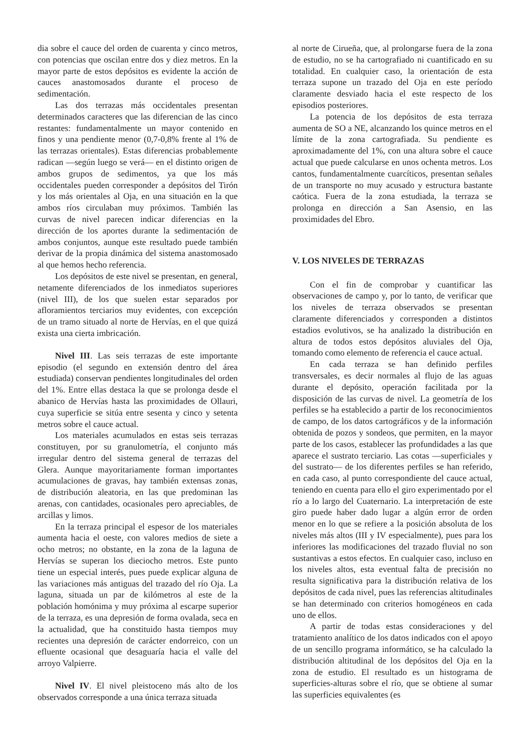dia sobre el cauce del orden de cuarenta y cinco metros, con potencias que oscilan entre dos y diez metros. En la mayor parte de estos depósitos es evidente la acción de cauces anastomosados durante el proceso de sedimentación.
Las dos terrazas más occidentales presentan determinados caracteres que las diferencian de las cinco restantes: fundamentalmente un mayor contenido en finos y una pendiente menor (0,7-0,8% frente al 1% de las terrazas orientales). Estas diferencias probablemente radican —según luego se verá— en el distinto origen de ambos grupos de sedimentos, ya que los más occidentales pueden corresponder a depósitos del Tirón y los más orientales al Oja, en una situación en la que ambos ríos circulaban muy próximos. También las curvas de nivel parecen indicar diferencias en la dirección de los aportes durante la sedimentación de ambos conjuntos, aunque este resultado puede también derivar de la propia dinámica del sistema anastomosado al que hemos hecho referencia.
Los depósitos de este nivel se presentan, en general, netamente diferenciados de los inmediatos superiores (nivel III), de los que suelen estar separados por afloramientos terciarios muy evidentes, con excepción de un tramo situado al norte de Hervías, en el que quizá exista una cierta imbricación.
Nivel III. Las seis terrazas de este importante episodio (el segundo en extensión dentro del área estudiada) conservan pendientes longitudinales del orden del 1%. Entre ellas destaca la que se prolonga desde el abanico de Hervías hasta las proximidades de Ollauri, cuya superficie se sitúa entre sesenta y cinco y setenta metros sobre el cauce actual.
Los materiales acumulados en estas seis terrazas constituyen, por su granulometría, el conjunto más irregular dentro del sistema general de terrazas del Glera. Aunque mayoritariamente forman importantes acumulaciones de gravas, hay también extensas zonas, de distribución aleatoria, en las que predominan las arenas, con cantidades, ocasionales pero apreciables, de arcillas y limos.
En la terraza principal el espesor de los materiales aumenta hacia el oeste, con valores medios de siete a ocho metros; no obstante, en la zona de la laguna de Hervías se superan los dieciocho metros. Este punto tiene un especial interés, pues puede explicar alguna de las variaciones más antiguas del trazado del río Oja. La laguna, situada un par de kilómetros al este de la población homónima y muy próxima al escarpe superior de la terraza, es una depresión de forma ovalada, seca en la actualidad, que ha constituido hasta tiempos muy recientes una depresión de carácter endorreico, con un efluente ocasional que desaguaría hacia el valle del arroyo Valpierre.
Nivel IV. El nivel pleistoceno más alto de los observados corresponde a una única terraza situada
al norte de Cirueña, que, al prolongarse fuera de la zona de estudio, no se ha cartografiado ni cuantificado en su totalidad. En cualquier caso, la orientación de esta terraza supone un trazado del Oja en este período claramente desviado hacia el este respecto de los episodios posteriores.
La potencia de los depósitos de esta terraza aumenta de SO a NE, alcanzando los quince metros en el límite de la zona cartografiada. Su pendiente es aproximadamente del 1%, con una altura sobre el cauce actual que puede calcularse en unos ochenta metros. Los cantos, fundamentalmente cuarcíticos, presentan señales de un transporte no muy acusado y estructura bastante caótica. Fuera de la zona estudiada, la terraza se prolonga en dirección a San Asensio, en las proximidades del Ebro.
V. LOS NIVELES DE TERRAZAS
Con el fin de comprobar y cuantificar las observaciones de campo y, por lo tanto, de verificar que los niveles de terraza observados se presentan claramente diferenciados y corresponden a distintos estadios evolutivos, se ha analizado la distribución en altura de todos estos depósitos aluviales del Oja, tomando como elemento de referencia el cauce actual.
En cada terraza se han definido perfiles transversales, es decir normales al flujo de las aguas durante el depósito, operación facilitada por la disposición de las curvas de nivel. La geometría de los perfiles se ha establecido a partir de los reconocimientos de campo, de los datos cartográficos y de la información obtenida de pozos y sondeos, que permiten, en la mayor parte de los casos, establecer las profundidades a las que aparece el sustrato terciario. Las cotas —superficiales y del sustrato— de los diferentes perfiles se han referido, en cada caso, al punto correspondiente del cauce actual, teniendo en cuenta para ello el giro experimentado por el río a lo largo del Cuaternario. La interpretación de este giro puede haber dado lugar a algún error de orden menor en lo que se refiere a la posición absoluta de los niveles más altos (III y IV especialmente), pues para los inferiores las modificaciones del trazado fluvial no son sustantivas a estos efectos. En cualquier caso, incluso en los niveles altos, esta eventual falta de precisión no resulta significativa para la distribución relativa de los depósitos de cada nivel, pues las referencias altitudinales se han determinado con criterios homogéneos en cada uno de ellos.
A partir de todas estas consideraciones y del tratamiento analítico de los datos indicados con el apoyo de un sencillo programa informático, se ha calculado la distribución altitudinal de los depósitos del Oja en la zona de estudio. El resultado es un histograma de superficies-alturas sobre el río, que se obtiene al sumar las superficies equivalentes (es